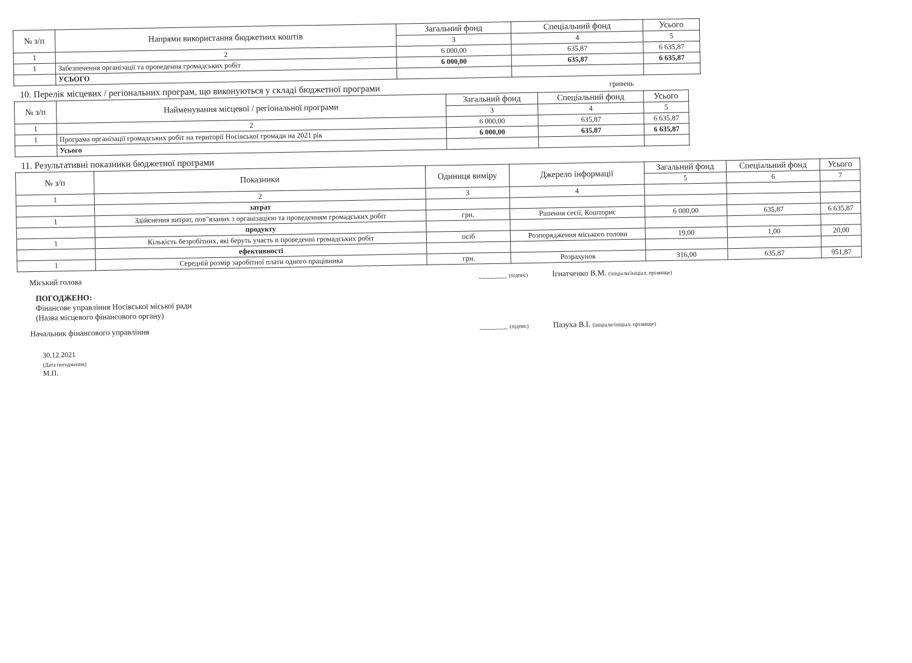| № з/п | Напрями використання бюджетних коштів | Загальний фонд | Спеціальний фонд | Усього |
| --- | --- | --- | --- | --- |
| | | 3 | 4 | 5 |
| 1 | 2 | 6 000,00 | 635,87 | 6 635,87 |
| 1 | Забезпечення організації та проведення громадських робіт | 6 000,00 | 635,87 | 6 635,87 |
| | УСЬОГО | | | |
10. Перелік місцевих / регіональних програм, що виконуються у складі бюджетної програми гривень
| № з/п | Найменування місцевої / регіональної програми | Загальний фонд | Спеціальний фонд | Усього |
| --- | --- | --- | --- | --- |
| | | 3 | 4 | 5 |
| 1 | 2 | 6 000,00 | 635,87 | 6 635,87 |
| 1 | Програма організації громадських робіт на території Носівської громади на 2021 рік | 6 000,00 | 635,87 | 6 635,87 |
| | Усього | | | |
11. Результативні показники бюджетної програми
| № з/п | Показники | Одиниця виміру | Джерело інформації | Загальний фонд | Спеціальний фонд | Усього |
| --- | --- | --- | --- | --- | --- | --- |
| | | | | 5 | 6 | 7 |
| 1 | 2 | 3 | 4 | | | |
| | затрат | | | | | |
| 1 | Здійснення витрат, пов"язаних з організацією та проведенням громадських робіт | грн. | Рішення сесії, Кошторис | 6 000,00 | 635,87 | 6 635,87 |
| | продукту | | | | | |
| 1 | Кількість безробітних, які беруть участь в проведенні громадських робіт | осіб | Розпорядження міського голови | 19,00 | 1,00 | 20,00 |
| | ефективності | | | | | |
| 1 | Середній розмір заробітної плати одного працівника | грн. | Розрахунок | 316,00 | 635,87 | 951,87 |
Міський голова _______ (підпис) Ігнатченко В.М. (ініціали/ініціал, прізвище)
ПОГОДЖЕНО:
Фінансове управління Носівської міської ради
(Назва місцевого фінансового органу)
Начальник фінансового управління _______ (підпис) Пазуха В.І. (ініціали/ініціал, прізвище)
30.12.2021
(Дата погодження)
М.П.